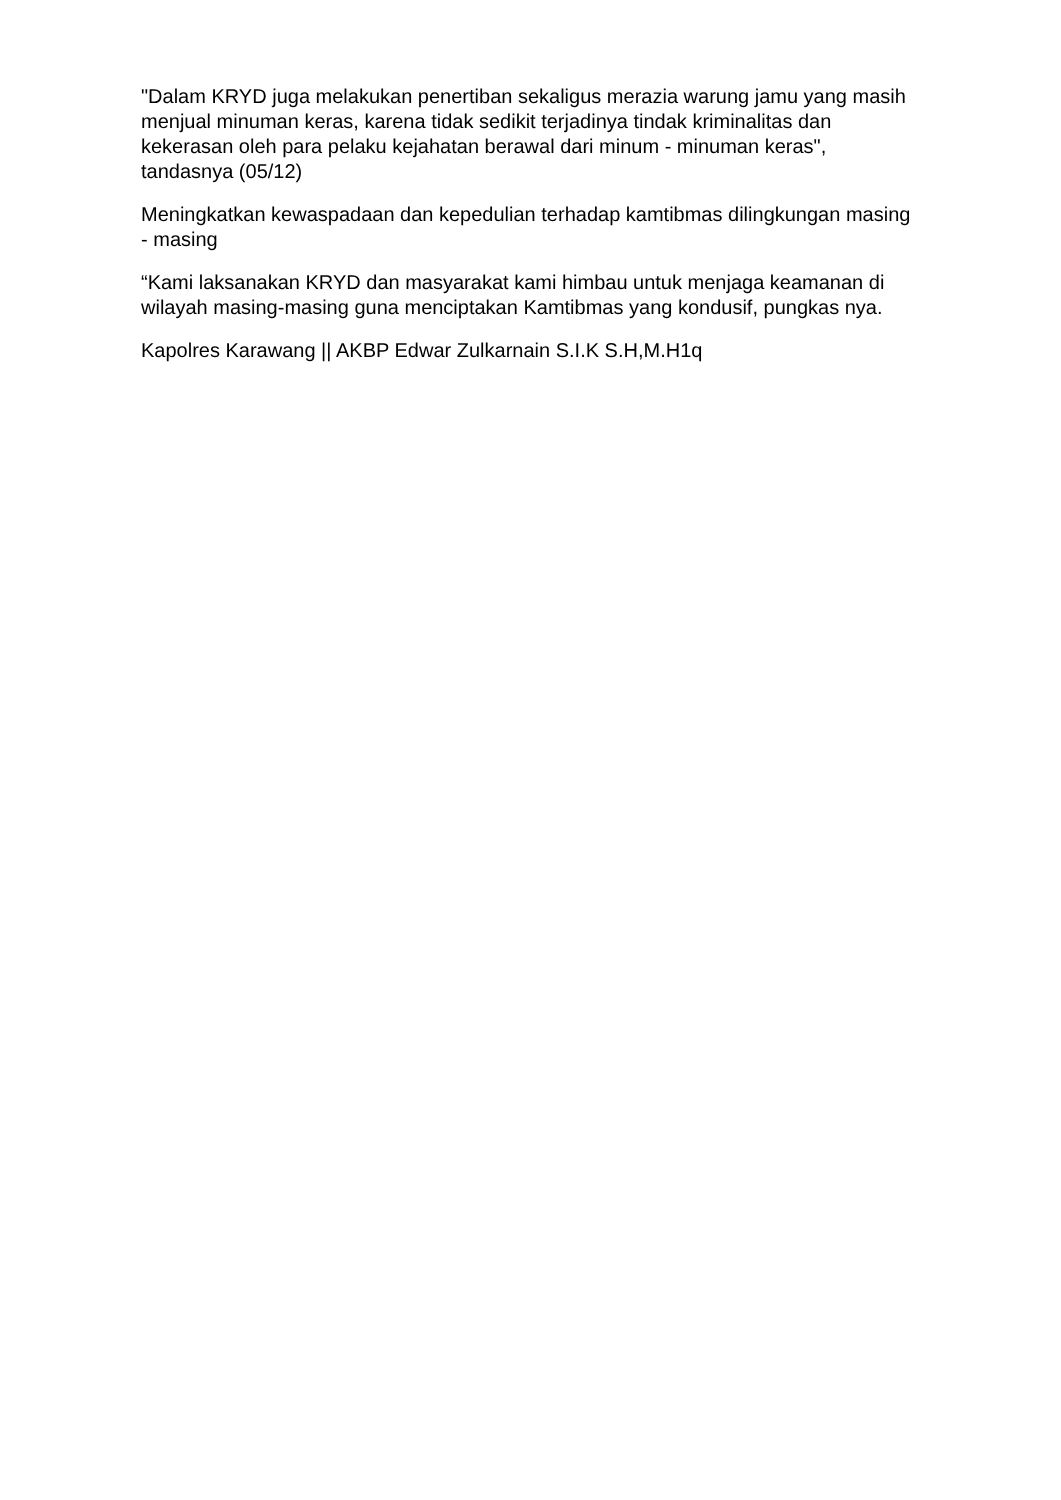"Dalam KRYD juga melakukan penertiban sekaligus merazia warung jamu yang masih menjual minuman keras, karena tidak sedikit terjadinya tindak kriminalitas dan kekerasan oleh para pelaku kejahatan berawal dari minum - minuman keras", tandasnya (05/12)
Meningkatkan kewaspadaan dan kepedulian terhadap kamtibmas dilingkungan masing - masing
“Kami laksanakan KRYD dan masyarakat kami himbau untuk menjaga keamanan di wilayah masing-masing guna menciptakan Kamtibmas yang kondusif, pungkas nya.
Kapolres Karawang || AKBP Edwar Zulkarnain S.I.K S.H,M.H1q